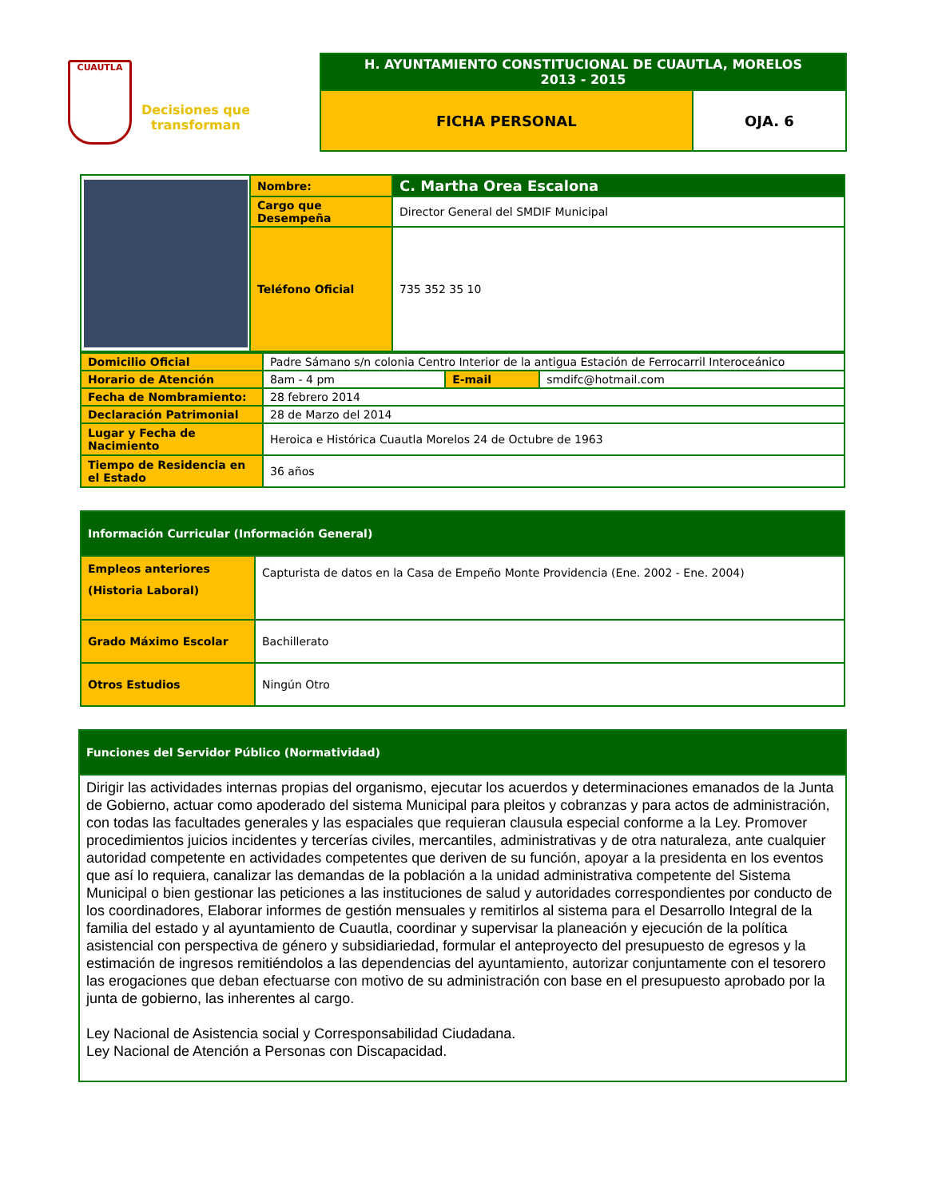CUAUTLA
Decisiones que transforman
| H. AYUNTAMIENTO CONSTITUCIONAL DE CUAUTLA, MORELOS 2013 - 2015 | |
| FICHA PERSONAL | OJA. 6 |
| | Nombre: | C. Martha Orea Escalona |
| | Cargo que Desempeña | Director General del SMDIF Municipal |
| | Teléfono Oficial | 735 352 35 10 |
| Domicilio Oficial | Padre Sámano s/n colonia Centro Interior de la antigua Estación de Ferrocarril Interoceánico | | |
| Horario de Atención | 8am - 4 pm | E-mail | smdifc@hotmail.com |
| Fecha de Nombramiento: | 28 febrero 2014 | | |
| Declaración Patrimonial | 28 de Marzo del 2014 | | |
| Lugar y Fecha de Nacimiento | Heroica e Histórica Cuautla Morelos 24 de Octubre de 1963 | | |
| Tiempo de Residencia en el Estado | 36 años | | |
| Información Curricular (Información General) | |
| Empleos anteriores (Historia Laboral) | Capturista de datos en la Casa de Empeño Monte Providencia (Ene. 2002 - Ene. 2004) |
| Grado Máximo Escolar | Bachillerato |
| Otros Estudios | Ningún Otro |
| Funciones del Servidor Público (Normatividad) |
| Dirigir las actividades internas propias del organismo, ejecutar los acuerdos y determinaciones emanados de la Junta de Gobierno, actuar como apoderado del sistema Municipal para pleitos y cobranzas y para actos de administración, con todas las facultades generales y las espaciales que requieran clausula especial conforme a la Ley. Promover procedimientos juicios incidentes y tercerías civiles, mercantiles, administrativas y de otra naturaleza, ante cualquier autoridad competente en actividades competentes que deriven de su función, apoyar a la presidenta en los eventos que así lo requiera, canalizar las demandas de la población a la unidad administrativa competente del Sistema Municipal o bien gestionar las peticiones a las instituciones de salud y autoridades correspondientes por conducto de los coordinadores, Elaborar informes de gestión mensuales y remitirlos al sistema para el Desarrollo Integral de la familia del estado y al ayuntamiento de Cuautla, coordinar y supervisar la planeación y ejecución de la política asistencial con perspectiva de género y subsidiariedad, formular el anteproyecto del presupuesto de egresos y la estimación de ingresos remitiéndolos a las dependencias del ayuntamiento, autorizar conjuntamente con el tesorero las erogaciones que deban efectuarse con motivo de su administración con base en el presupuesto aprobado por la junta de gobierno, las inherentes al cargo. Ley Nacional de Asistencia social y Corresponsabilidad Ciudadana. Ley Nacional de Atención a Personas con Discapacidad. |